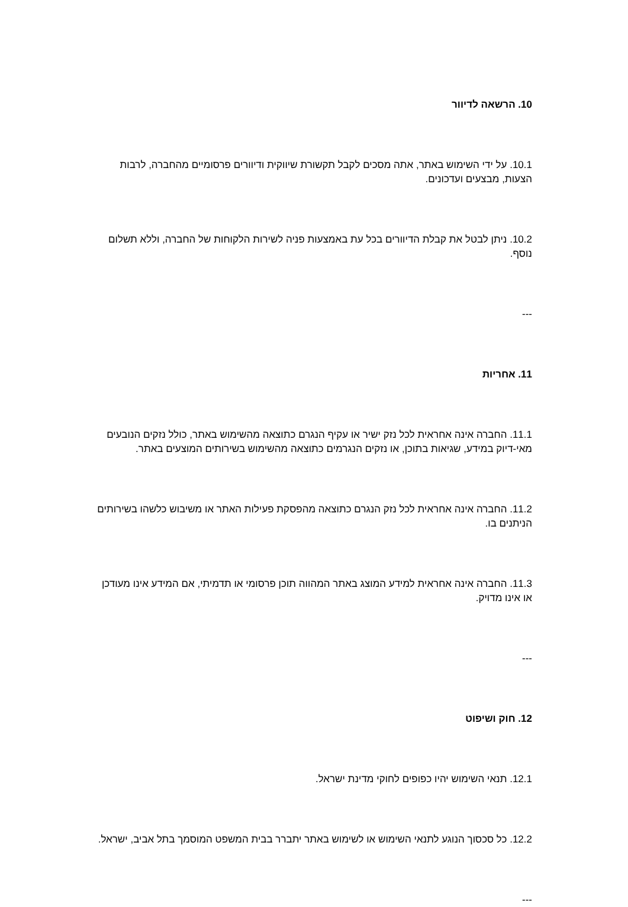10. הרשאה לדיוור
10.1. על ידי השימוש באתר, אתה מסכים לקבל תקשורת שיווקית ודיוורים פרסומיים מהחברה, לרבות הצעות, מבצעים ועדכונים.
10.2. ניתן לבטל את קבלת הדיוורים בכל עת באמצעות פניה לשירות הלקוחות של החברה, וללא תשלום נוסף.
---
11. אחריות
11.1. החברה אינה אחראית לכל נזק ישיר או עקיף הנגרם כתוצאה מהשימוש באתר, כולל נזקים הנובעים מאי-דיוק במידע, שגיאות בתוכן, או נזקים הנגרמים כתוצאה מהשימוש בשירותים המוצעים באתר.
11.2. החברה אינה אחראית לכל נזק הנגרם כתוצאה מהפסקת פעילות האתר או משיבוש כלשהו בשירותים הניתנים בו.
11.3. החברה אינה אחראית למידע המוצג באתר המהווה תוכן פרסומי או תדמיתי, אם המידע אינו מעודכן או אינו מדויק.
---
12. חוק ושיפוט
12.1. תנאי השימוש יהיו כפופים לחוקי מדינת ישראל.
12.2. כל סכסוך הנוגע לתנאי השימוש או לשימוש באתר יתברר בבית המשפט המוסמך בתל אביב, ישראל.
---